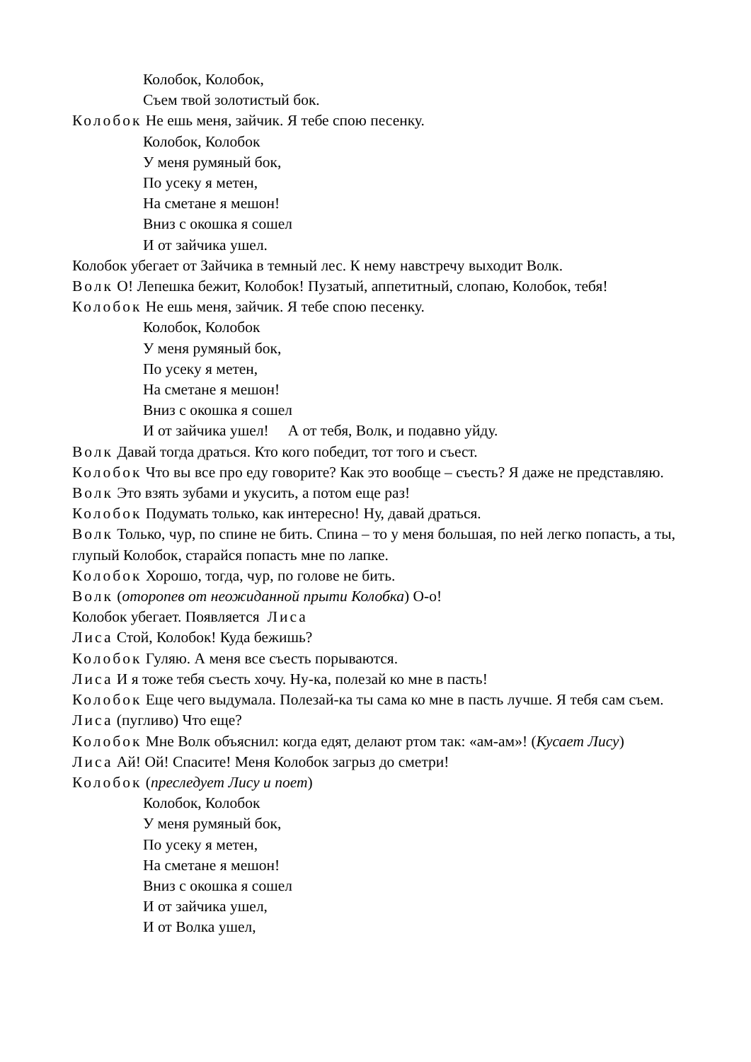Колобок, Колобок,
Съем твой золотистый бок.
Колобок Не ешь меня, зайчик. Я тебе спою песенку.
Колобок, Колобок
У меня румяный бок,
По усеку я метен,
На сметане я мешон!
Вниз с окошка я сошел
И от зайчика ушел.
Колобок убегает от Зайчика в темный лес. К нему навстречу выходит Волк.
Волк О! Лепешка бежит, Колобок! Пузатый, аппетитный, слопаю, Колобок, тебя!
Колобок Не ешь меня, зайчик. Я тебе спою песенку.
Колобок, Колобок
У меня румяный бок,
По усеку я метен,
На сметане я мешон!
Вниз с окошка я сошел
И от зайчика ушел! А от тебя, Волк, и подавно уйду.
Волк Давай тогда драться. Кто кого победит, тот того и съест.
Колобок Что вы все про еду говорите? Как это вообще – съесть? Я даже не представляю.
Волк Это взять зубами и укусить, а потом еще раз!
Колобок Подумать только, как интересно! Ну, давай драться.
Волк Только, чур, по спине не бить. Спина – то у меня большая, по ней легко попасть, а ты, глупый Колобок, старайся попасть мне по лапке.
Колобок Хорошо, тогда, чур, по голове не бить.
Волк (оторопев от неожиданной прыти Колобка) О-о!
Колобок убегает. Появляется Лиса
Лиса Стой, Колобок! Куда бежишь?
Колобок Гуляю. А меня все съесть порываются.
Лиса И я тоже тебя съесть хочу. Ну-ка, полезай ко мне в пасть!
Колобок Еще чего выдумала. Полезай-ка ты сама ко мне в пасть лучше. Я тебя сам съем.
Лиса (пугливо) Что еще?
Колобок Мне Волк объяснил: когда едят, делают ртом так: «ам-ам»! (Кусает Лису)
Лиса Ай! Ой! Спасите! Меня Колобок загрыз до сметри!
Колобок (преследует Лису и поет)
Колобок, Колобок
У меня румяный бок,
По усеку я метен,
На сметане я мешон!
Вниз с окошка я сошел
И от зайчика ушел,
И от Волка ушел,